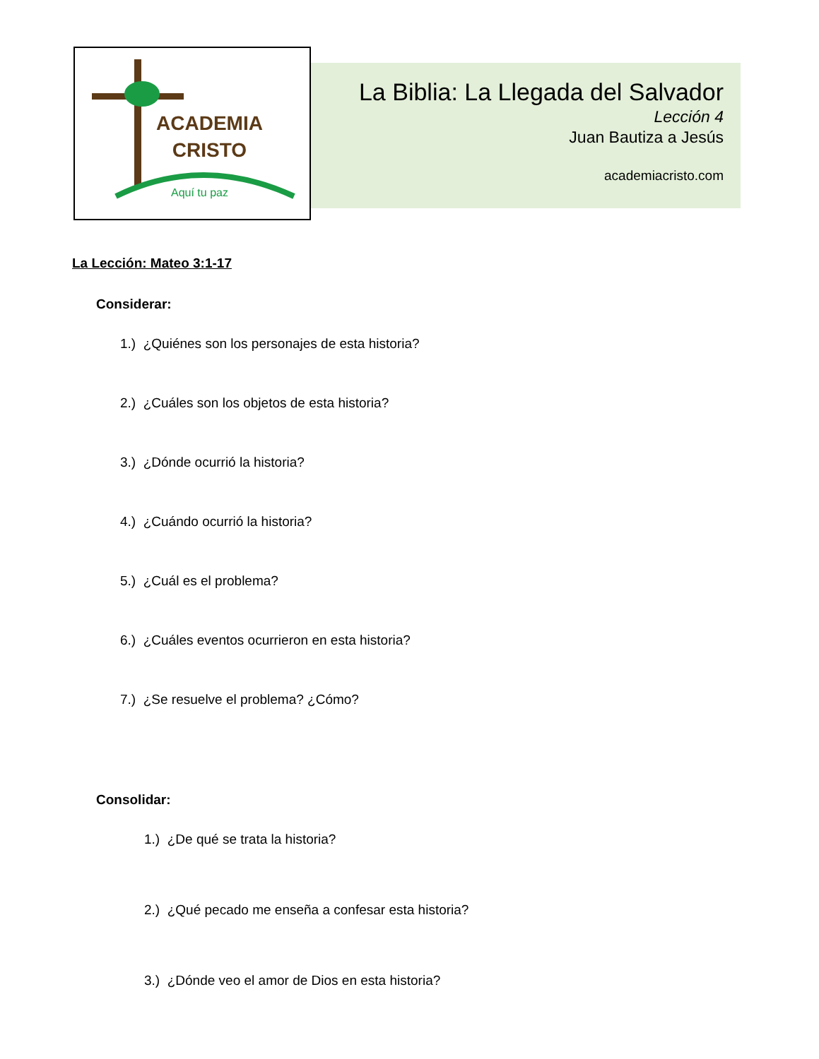ACADEMIA
CRISTO
Aquí tu paz
La Biblia: La Llegada del Salvador
Lección 4
Juan Bautiza a Jesús
academiacristo.com
La Lección: Mateo 3:1-17
Considerar:
1.) ¿Quiénes son los personajes de esta historia?
2.) ¿Cuáles son los objetos de esta historia?
3.) ¿Dónde ocurrió la historia?
4.) ¿Cuándo ocurrió la historia?
5.) ¿Cuál es el problema?
6.) ¿Cuáles eventos ocurrieron en esta historia?
7.) ¿Se resuelve el problema? ¿Cómo?
Consolidar:
1.) ¿De qué se trata la historia?
2.) ¿Qué pecado me enseña a confesar esta historia?
3.) ¿Dónde veo el amor de Dios en esta historia?